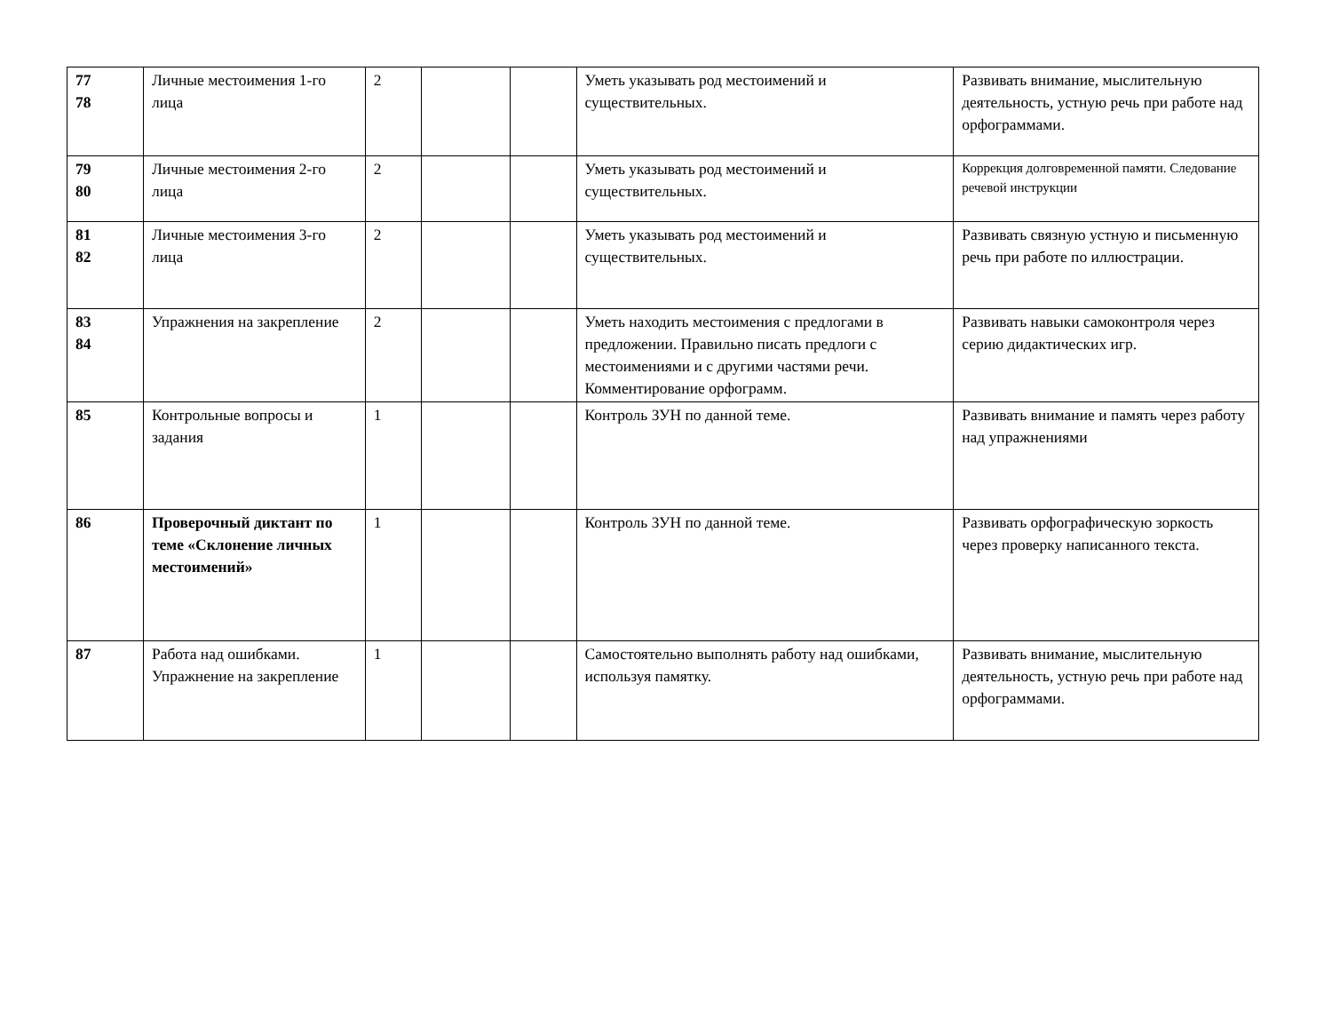| 77 78 | Личные местоимения 1-го лица | 2 | | | Уметь указывать род местоимений и существительных. | Развивать внимание, мыслительную деятельность, устную речь при работе над орфограммами. |
| 79 80 | Личные местоимения 2-го лица | 2 | | | Уметь указывать род местоимений и существительных. | Коррекция долговременной памяти. Следование речевой инструкции |
| 81 82 | Личные местоимения 3-го лица | 2 | | | Уметь указывать род местоимений и существительных. | Развивать связную устную и письменную речь при работе по иллюстрации. |
| 83 84 | Упражнения на закрепление | 2 | | | Уметь находить местоимения с предлогами в предложении. Правильно писать предлоги с местоимениями и с другими частями речи. Комментирование орфограмм. | Развивать навыки самоконтроля через серию дидактических игр. |
| 85 | Контрольные вопросы и задания | 1 | | | Контроль ЗУН по данной теме. | Развивать внимание и память через работу над упражнениями |
| 86 | Проверочный диктант по теме «Склонение личных местоимений» | 1 | | | Контроль ЗУН по данной теме. | Развивать орфографическую зоркость через проверку написанного текста. |
| 87 | Работа над ошибками. Упражнение на закрепление | 1 | | | Самостоятельно выполнять работу над ошибками, используя памятку. | Развивать внимание, мыслительную деятельность, устную речь при работе над орфограммами. |